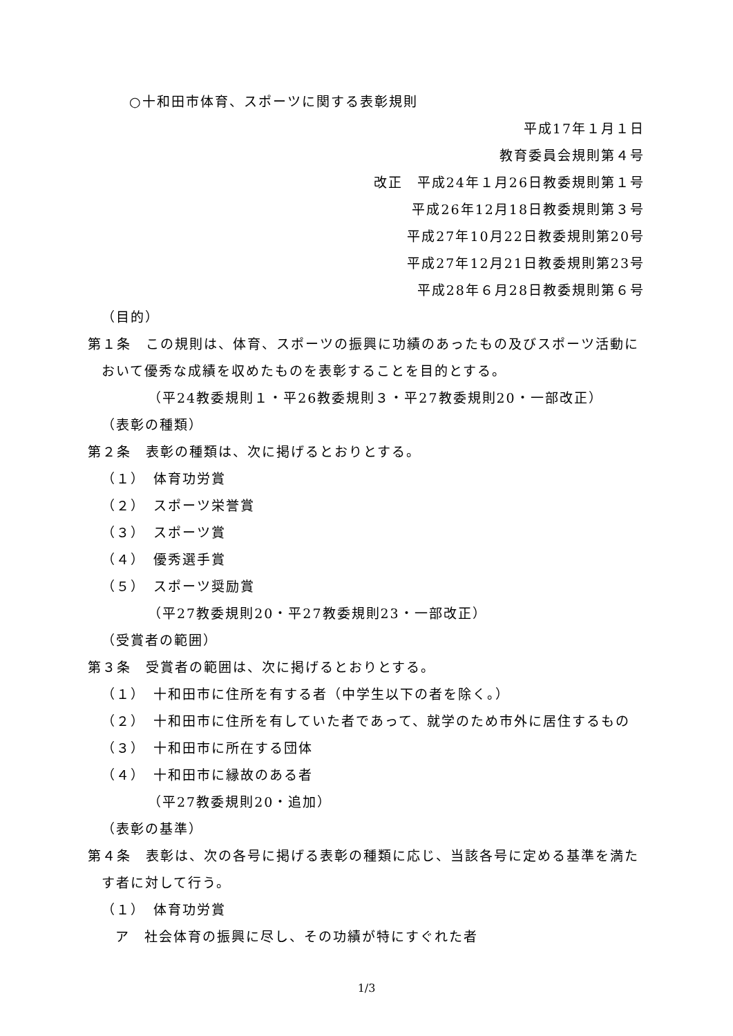○十和田市体育、スポーツに関する表彰規則
平成17年１月１日
教育委員会規則第４号
改正　平成24年１月26日教委規則第１号
平成26年12月18日教委規則第３号
平成27年10月22日教委規則第20号
平成27年12月21日教委規則第23号
平成28年６月28日教委規則第６号
（目的）
第１条　この規則は、体育、スポーツの振興に功績のあったもの及びスポーツ活動において優秀な成績を収めたものを表彰することを目的とする。
（平24教委規則１・平26教委規則３・平27教委規則20・一部改正）
（表彰の種類）
第２条　表彰の種類は、次に掲げるとおりとする。
（１）　体育功労賞
（２）　スポーツ栄誉賞
（３）　スポーツ賞
（４）　優秀選手賞
（５）　スポーツ奨励賞
（平27教委規則20・平27教委規則23・一部改正）
（受賞者の範囲）
第３条　受賞者の範囲は、次に掲げるとおりとする。
（１）　十和田市に住所を有する者（中学生以下の者を除く。）
（２）　十和田市に住所を有していた者であって、就学のため市外に居住するもの
（３）　十和田市に所在する団体
（４）　十和田市に縁故のある者
（平27教委規則20・追加）
（表彰の基準）
第４条　表彰は、次の各号に掲げる表彰の種類に応じ、当該各号に定める基準を満たす者に対して行う。
（１）　体育功労賞
ア　社会体育の振興に尽し、その功績が特にすぐれた者
1/3